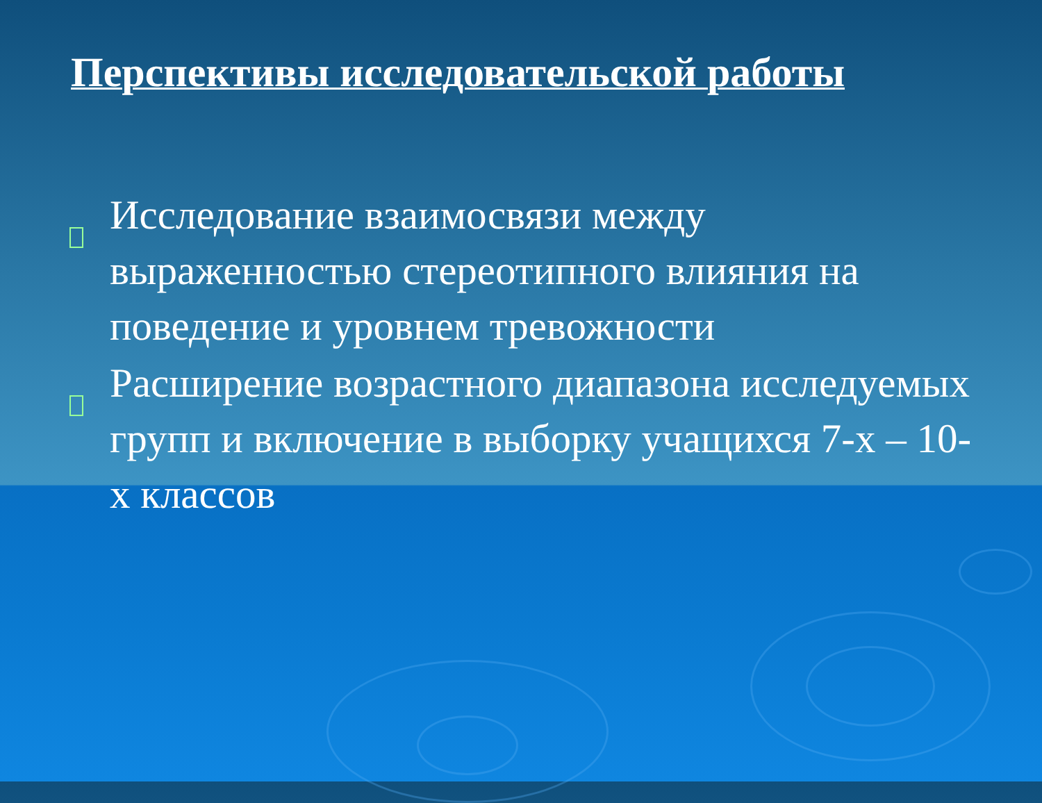Перспективы исследовательской работы
Исследование взаимосвязи между выраженностью стереотипного влияния на поведение и уровнем тревожности
Расширение возрастного диапазона исследуемых групп и включение в выборку учащихся 7-х – 10-х классов